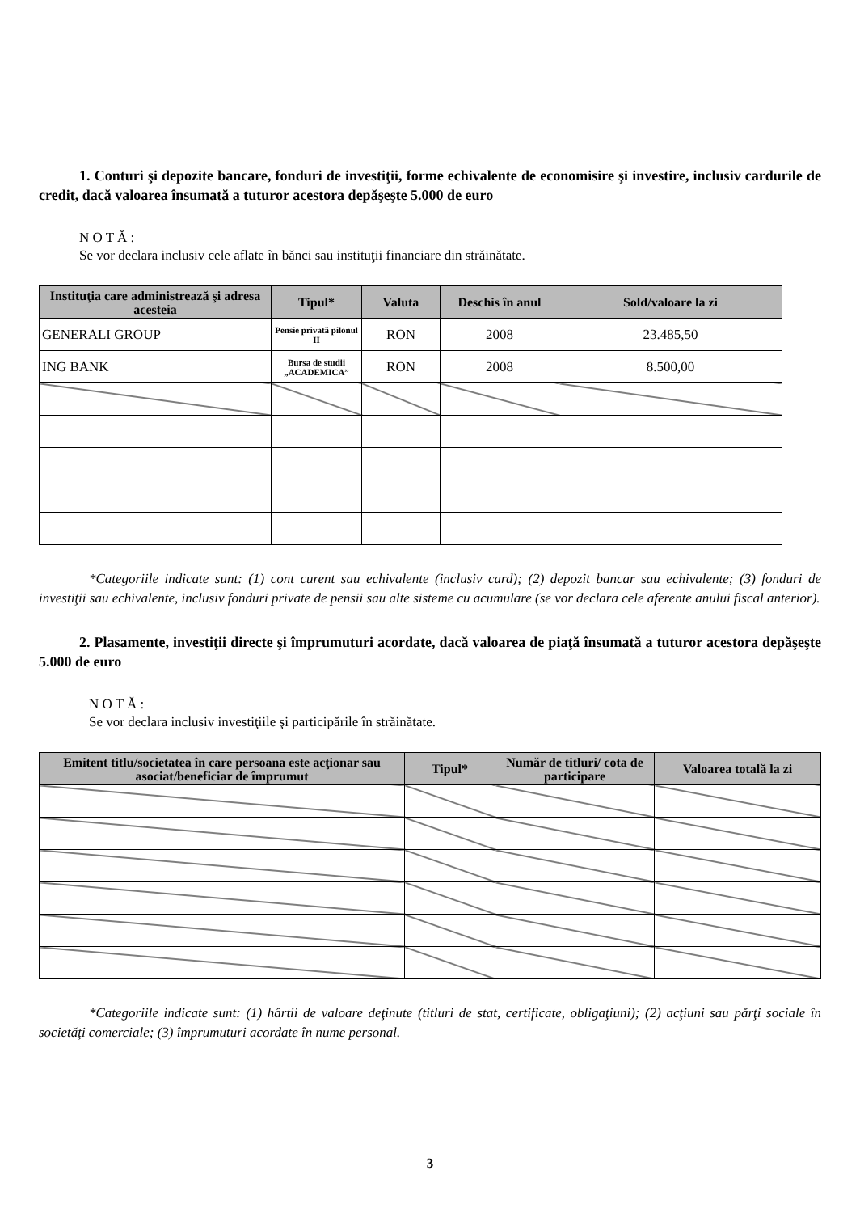1. Conturi şi depozite bancare, fonduri de investiţii, forme echivalente de economisire şi investire, inclusiv cardurile de credit, dacă valoarea însumată a tuturor acestora depăşeşte 5.000 de euro
N O T Ă :
Se vor declara inclusiv cele aflate în bănci sau instituţii financiare din străinătate.
| Instituţia care administrează şi adresa acesteia | Tipul* | Valuta | Deschis în anul | Sold/valoare la zi |
| --- | --- | --- | --- | --- |
| GENERALI GROUP | Pensie privată pilonul II | RON | 2008 | 23.485,50 |
| ING BANK | Bursa de studii „ACADEMICA” | RON | 2008 | 8.500,00 |
*Categoriile indicate sunt: (1) cont curent sau echivalente (inclusiv card); (2) depozit bancar sau echivalente; (3) fonduri de investiţii sau echivalente, inclusiv fonduri private de pensii sau alte sisteme cu acumulare (se vor declara cele aferente anului fiscal anterior).
2. Plasamente, investiţii directe şi împrumuturi acordate, dacă valoarea de piaţă însumată a tuturor acestora depăşeşte 5.000 de euro
N O T Ă :
Se vor declara inclusiv investiţiile şi participările în străinătate.
| Emitent titlu/societatea în care persoana este acţionar sau asociat/beneficiar de împrumut | Tipul* | Număr de titluri/ cota de participare | Valoarea totală la zi |
| --- | --- | --- | --- |
*Categoriile indicate sunt: (1) hârtii de valoare deţinute (titluri de stat, certificate, obligaţiuni); (2) acţiuni sau părţi sociale în societăţi comerciale; (3) împrumuturi acordate în nume personal.
3